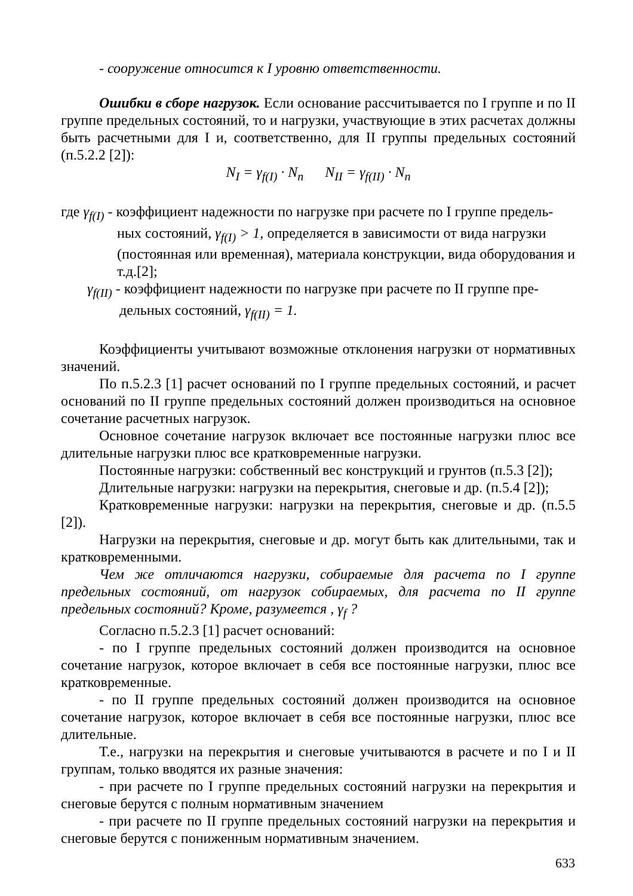- сооружение относится к I уровню ответственности.
Ошибки в сборе нагрузок. Если основание рассчитывается по I группе и по II группе предельных состояний, то и нагрузки, участвующие в этих расчетах должны быть расчетными для I и, соответственно, для II группы предельных состояний (п.5.2.2 [2]):
N<sub>I</sub> = γ<sub>f(I)</sub> · N<sub>n</sub> N<sub>II</sub> = γ<sub>f(II)</sub> · N<sub>n</sub>
где γ<sub>f(I)</sub> - коэффициент надежности по нагрузке при расчете по I группе предель-
ных состояний, γ<sub>f(I)</sub> > 1, определяется в зависимости от вида нагрузки (постоянная или временная), материала конструкции, вида оборудования и т.д.[2];
γ<sub>f(II)</sub> - коэффициент надежности по нагрузке при расчете по II группе пре-
дельных состояний, γ<sub>f(II)</sub> = 1.
Коэффициенты учитывают возможные отклонения нагрузки от нормативных значений.
По п.5.2.3 [1] расчет оснований по I группе предельных состояний, и расчет оснований по II группе предельных состояний должен производиться на основное сочетание расчетных нагрузок.
Основное сочетание нагрузок включает все постоянные нагрузки плюс все длительные нагрузки плюс все кратковременные нагрузки.
Постоянные нагрузки: собственный вес конструкций и грунтов (п.5.3 [2]);
Длительные нагрузки: нагрузки на перекрытия, снеговые и др. (п.5.4 [2]);
Кратковременные нагрузки: нагрузки на перекрытия, снеговые и др. (п.5.5 [2]).
Нагрузки на перекрытия, снеговые и др. могут быть как длительными, так и кратковременными.
Чем же отличаются нагрузки, собираемые для расчета по I группе предельных состояний, от нагрузок собираемых, для расчета по II группе предельных состояний? Кроме, разумеется , γ<sub>f</sub> ?
Согласно п.5.2.3 [1] расчет оснований:
- по I группе предельных состояний должен производится на основное сочетание нагрузок, которое включает в себя все постоянные нагрузки, плюс все кратковременные.
- по II группе предельных состояний должен производится на основное сочетание нагрузок, которое включает в себя все постоянные нагрузки, плюс все длительные.
Т.е., нагрузки на перекрытия и снеговые учитываются в расчете и по I и II группам, только вводятся их разные значения:
- при расчете по I группе предельных состояний нагрузки на перекрытия и снеговые берутся с полным нормативным значением
- при расчете по II группе предельных состояний нагрузки на перекрытия и снеговые берутся с пониженным нормативным значением.
633